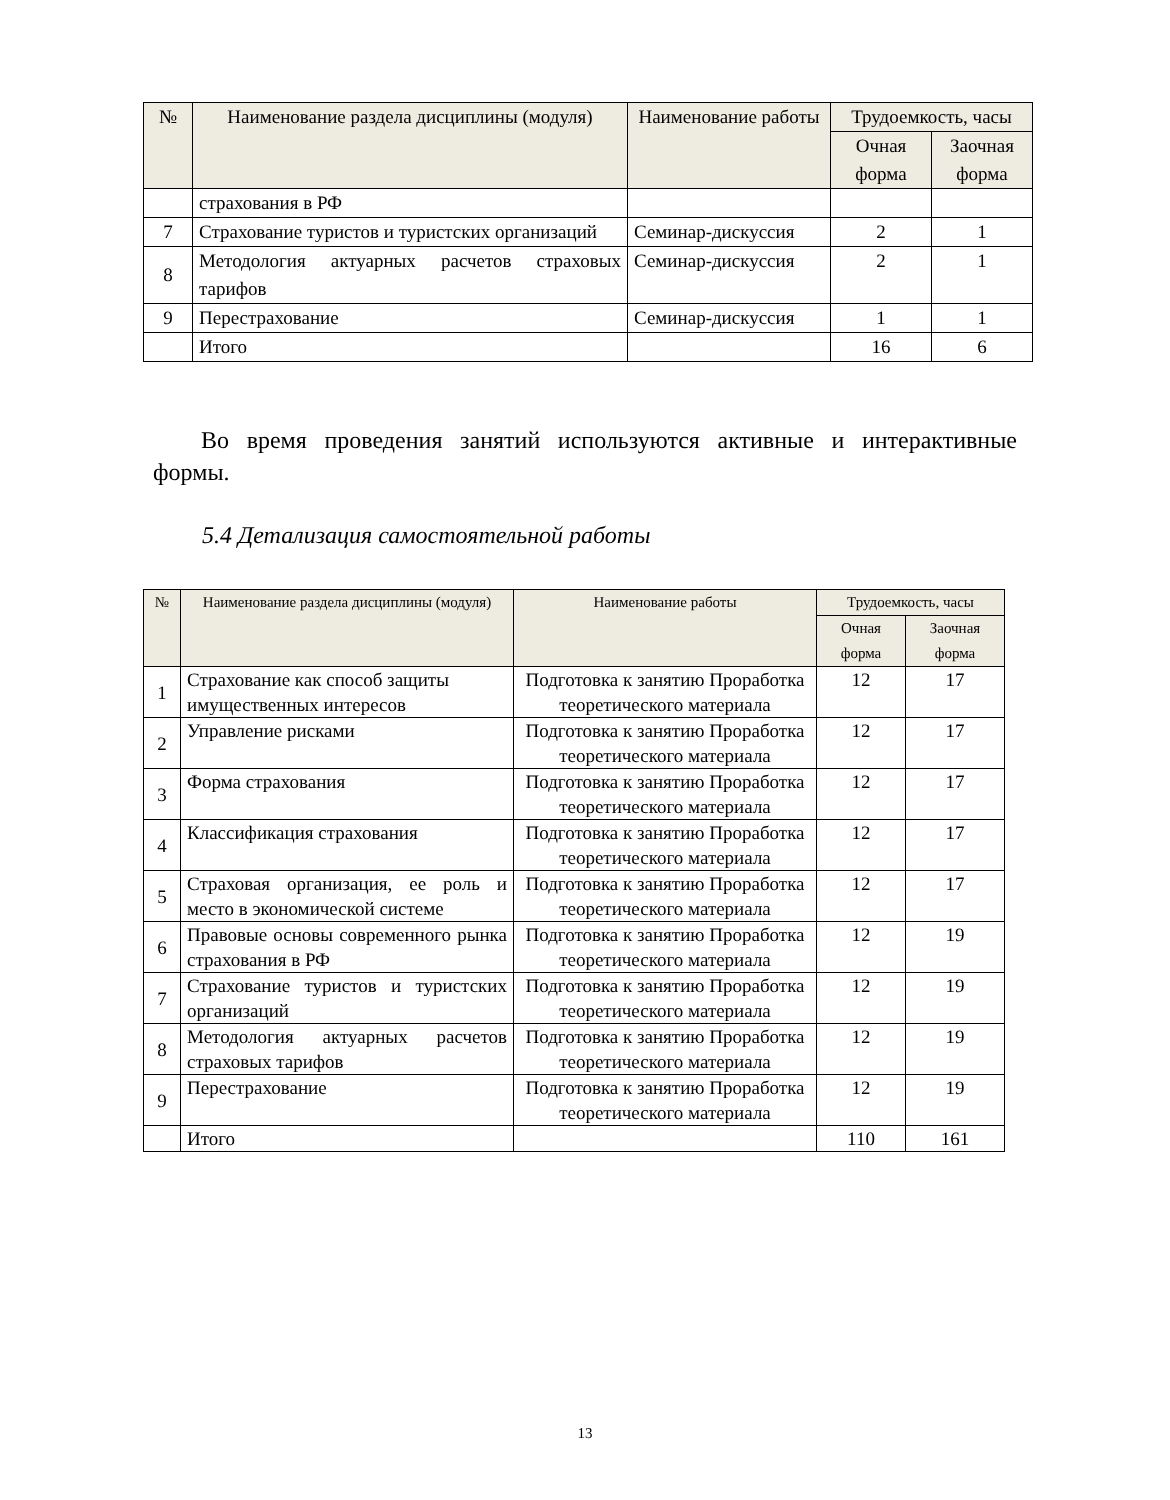| № | Наименование раздела дисциплины (модуля) | Наименование работы | Трудоемкость, часы | |
| --- | --- | --- | --- | --- |
| | | | Очная форма | Заочная форма |
| | страхования в РФ | | | |
| 7 | Страхование туристов и туристских организаций | Семинар-дискуссия | 2 | 1 |
| 8 | Методология актуарных расчетов страховых тарифов | Семинар-дискуссия | 2 | 1 |
| 9 | Перестрахование | Семинар-дискуссия | 1 | 1 |
| | Итого | | 16 | 6 |
Во время проведения занятий используются активные и интерактивные формы.
5.4 Детализация самостоятельной работы
| № | Наименование раздела дисциплины (модуля) | Наименование работы | Трудоемкость, часы | |
| --- | --- | --- | --- | --- |
| | | | Очная форма | Заочная форма |
| 1 | Страхование как способ защиты имущественных интересов | Подготовка к занятию Проработка теоретического материала | 12 | 17 |
| 2 | Управление рисками | Подготовка к занятию Проработка теоретического материала | 12 | 17 |
| 3 | Форма страхования | Подготовка к занятию Проработка теоретического материала | 12 | 17 |
| 4 | Классификация страхования | Подготовка к занятию Проработка теоретического материала | 12 | 17 |
| 5 | Страховая организация, ее роль и место в экономической системе | Подготовка к занятию Проработка теоретического материала | 12 | 17 |
| 6 | Правовые основы современного рынка страхования в РФ | Подготовка к занятию Проработка теоретического материала | 12 | 19 |
| 7 | Страхование туристов и туристских организаций | Подготовка к занятию Проработка теоретического материала | 12 | 19 |
| 8 | Методология актуарных расчетов страховых тарифов | Подготовка к занятию Проработка теоретического материала | 12 | 19 |
| 9 | Перестрахование | Подготовка к занятию Проработка теоретического материала | 12 | 19 |
| | Итого | | 110 | 161 |
13